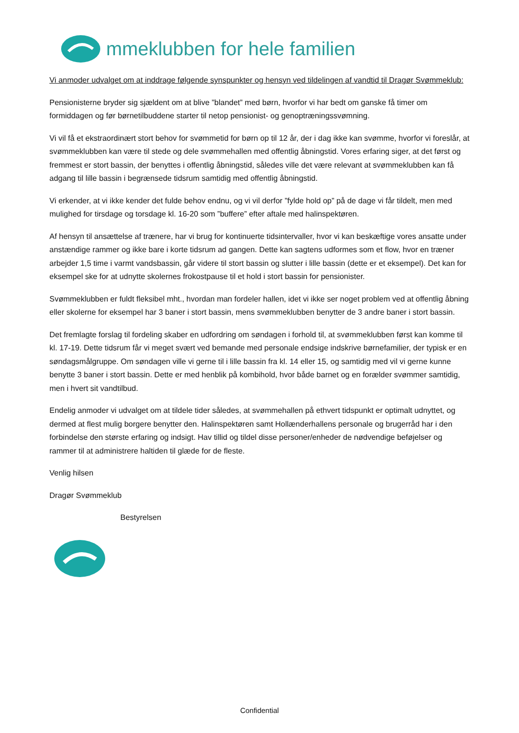mmeklubben for hele familien
Vi anmoder udvalget om at inddrage følgende synspunkter og hensyn ved tildelingen af vandtid til Dragør Svømmeklub:
Pensionisterne bryder sig sjældent om at blive ”blandet” med børn, hvorfor vi har bedt om ganske få timer om formiddagen og før børnetilbuddene starter til netop pensionist- og genoptræningssvømning.
Vi vil få et ekstraordinært stort behov for svømmetid for børn op til 12 år, der i dag ikke kan svømme, hvorfor vi foreslår, at svømmeklubben kan være til stede og dele svømmehallen med offentlig åbningstid. Vores erfaring siger, at det først og fremmest er stort bassin, der benyttes i offentlig åbningstid, således ville det være relevant at svømmeklubben kan få adgang til lille bassin i begrænsede tidsrum samtidig med offentlig åbningstid.
Vi erkender, at vi ikke kender det fulde behov endnu, og vi vil derfor ”fylde hold op” på de dage vi får tildelt, men med mulighed for tirsdage og torsdage kl. 16-20 som ”buffere” efter aftale med halinspektøren.
Af hensyn til ansættelse af trænere, har vi brug for kontinuerte tidsintervaller, hvor vi kan beskæftige vores ansatte under anstændige rammer og ikke bare i korte tidsrum ad gangen. Dette kan sagtens udformes som et flow, hvor en træner arbejder 1,5 time i varmt vandsbassin, går videre til stort bassin og slutter i lille bassin (dette er et eksempel). Det kan for eksempel ske for at udnytte skolernes frokostpause til et hold i stort bassin for pensionister.
Svømmeklubben er fuldt fleksibel mht., hvordan man fordeler hallen, idet vi ikke ser noget problem ved at offentlig åbning eller skolerne for eksempel har 3 baner i stort bassin, mens svømmeklubben benytter de 3 andre baner i stort bassin.
Det fremlagte forslag til fordeling skaber en udfordring om søndagen i forhold til, at svømmeklubben først kan komme til kl. 17-19. Dette tidsrum får vi meget svært ved bemande med personale endsige indskrive børnefamilier, der typisk er en søndagsmålgruppe. Om søndagen ville vi gerne til i lille bassin fra kl. 14 eller 15, og samtidig med vil vi gerne kunne benytte 3 baner i stort bassin. Dette er med henblik på kombihold, hvor både barnet og en forælder svømmer samtidig, men i hvert sit vandtilbud.
Endelig anmoder vi udvalget om at tildele tider således, at svømmehallen på ethvert tidspunkt er optimalt udnyttet, og dermed at flest mulig borgere benytter den. Halinspektøren samt Hollænderhallens personale og brugerråd har i den forbindelse den største erfaring og indsigt. Hav tillid og tildel disse personer/enheder de nødvendige beføjelser og rammer til at administrere haltiden til glæde for de fleste.
Venlig hilsen
Dragør Svømmeklub
Bestyrelsen
Confidential